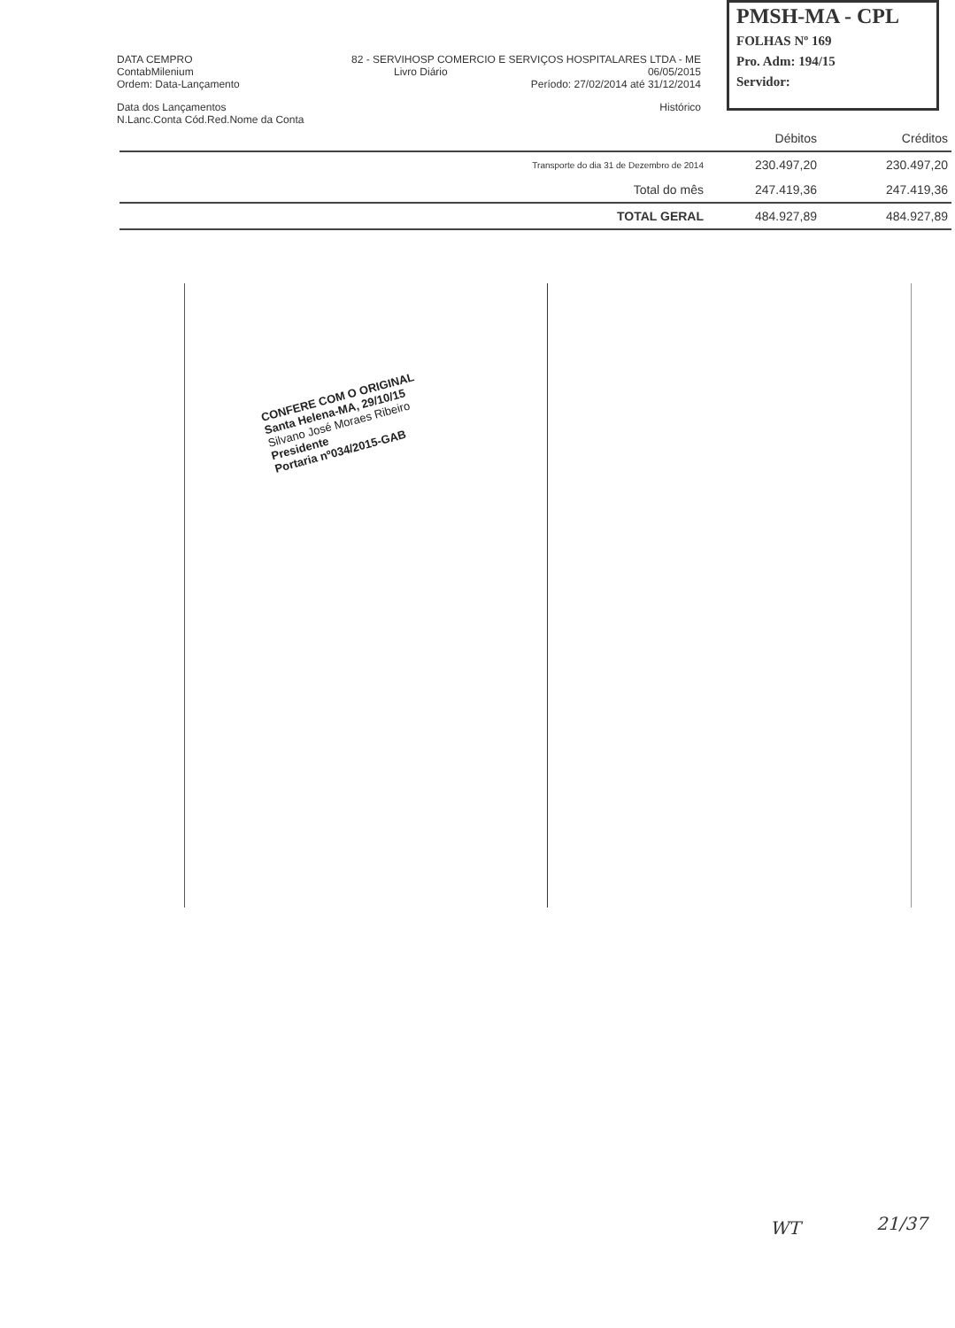PMSH-MA - CPL
FOLHAS Nº 169
Pro. Adm: 194/15
Servidor:
DATA CEMPRO 82 - SERVIHOSP COMERCIO E SERVIÇOS HOSPITALARES LTDA - ME
ContabMilenium Livro Diário 06/05/2015
Ordem: Data-Lançamento Período: 27/02/2014 até 31/12/2014
Data dos Lançamentos
N.Lanc.Conta Cód.Red.Nome da Conta Histórico
| | Débitos | Créditos |
| --- | --- | --- |
| Transporte do dia 31 de Dezembro de 2014 | 230.497,20 | 230.497,20 |
| Total do mês | 247.419,36 | 247.419,36 |
| TOTAL GERAL | 484.927,89 | 484.927,89 |
CONFERE COM O ORIGINAL
Santa Helena-MA, 29/10/15
Silvano José Moraes Ribeiro
Presidente
Portaria nº034/2015-GAB
21/37
WT